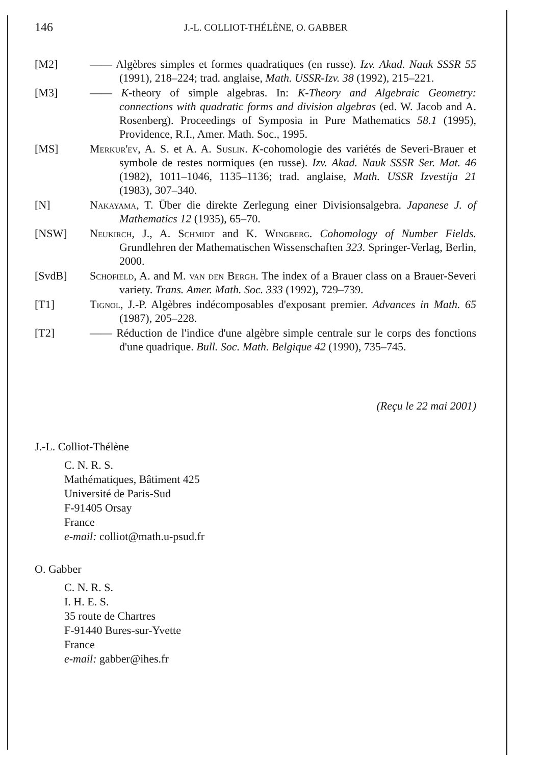146
J.-L. COLLIOT-THÉLÈNE, O. GABBER
[M2] —— Algèbres simples et formes quadratiques (en russe). Izv. Akad. Nauk SSSR 55 (1991), 218–224; trad. anglaise, Math. USSR-Izv. 38 (1992), 215–221.
[M3] —— K-theory of simple algebras. In: K-Theory and Algebraic Geometry: connections with quadratic forms and division algebras (ed. W. Jacob and A. Rosenberg). Proceedings of Symposia in Pure Mathematics 58.1 (1995), Providence, R.I., Amer. Math. Soc., 1995.
[MS] Merkur'ev, A. S. et A. A. Suslin. K-cohomologie des variétés de Severi-Brauer et symbole de restes normiques (en russe). Izv. Akad. Nauk SSSR Ser. Mat. 46 (1982), 1011–1046, 1135–1136; trad. anglaise, Math. USSR Izvestija 21 (1983), 307–340.
[N] Nakayama, T. Über die direkte Zerlegung einer Divisionsalgebra. Japanese J. of Mathematics 12 (1935), 65–70.
[NSW] Neukirch, J., A. Schmidt and K. Wingberg. Cohomology of Number Fields. Grundlehren der Mathematischen Wissenschaften 323. Springer-Verlag, Berlin, 2000.
[SvdB] Schofield, A. and M. van den Bergh. The index of a Brauer class on a Brauer-Severi variety. Trans. Amer. Math. Soc. 333 (1992), 729–739.
[T1] Tignol, J.-P. Algèbres indécomposables d'exposant premier. Advances in Math. 65 (1987), 205–228.
[T2] —— Réduction de l'indice d'une algèbre simple centrale sur le corps des fonctions d'une quadrique. Bull. Soc. Math. Belgique 42 (1990), 735–745.
(Reçu le 22 mai 2001)
J.-L. Colliot-Thélène
C. N. R. S.
Mathématiques, Bâtiment 425
Université de Paris-Sud
F-91405 Orsay
France
e-mail: colliot@math.u-psud.fr
O. Gabber
C. N. R. S.
I. H. E. S.
35 route de Chartres
F-91440 Bures-sur-Yvette
France
e-mail: gabber@ihes.fr